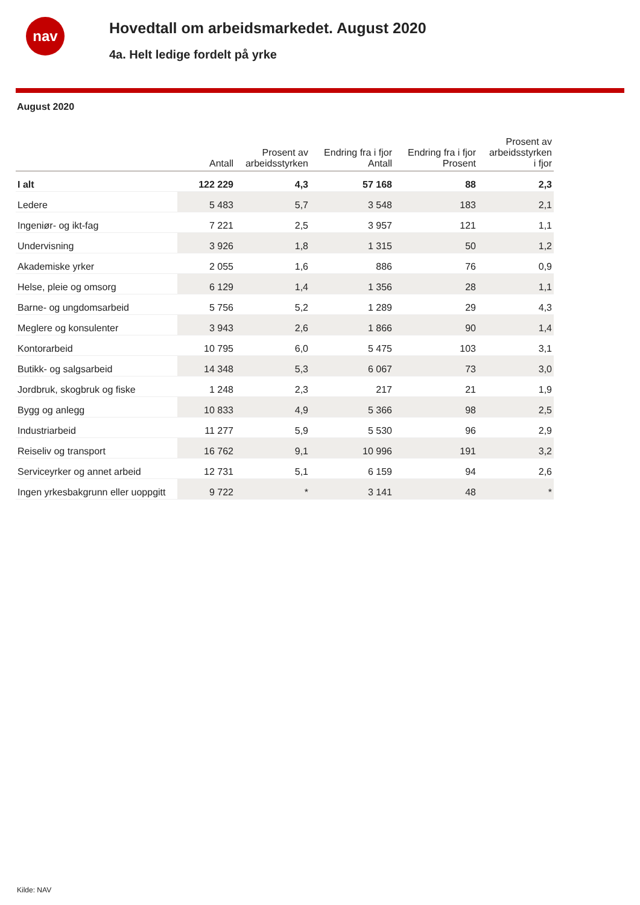nav
Hovedtall om arbeidsmarkedet. August 2020
4a. Helt ledige fordelt på yrke
August 2020
| | Antall | Prosent av arbeidsstyrken | Endring fra i fjor Antall | Endring fra i fjor Prosent | Prosent av arbeidsstyrken i fjor |
| --- | --- | --- | --- | --- | --- |
| I alt | 122 229 | 4,3 | 57 168 | 88 | 2,3 |
| Ledere | 5 483 | 5,7 | 3 548 | 183 | 2,1 |
| Ingeniør- og ikt-fag | 7 221 | 2,5 | 3 957 | 121 | 1,1 |
| Undervisning | 3 926 | 1,8 | 1 315 | 50 | 1,2 |
| Akademiske yrker | 2 055 | 1,6 | 886 | 76 | 0,9 |
| Helse, pleie og omsorg | 6 129 | 1,4 | 1 356 | 28 | 1,1 |
| Barne- og ungdomsarbeid | 5 756 | 5,2 | 1 289 | 29 | 4,3 |
| Meglere og konsulenter | 3 943 | 2,6 | 1 866 | 90 | 1,4 |
| Kontorarbeid | 10 795 | 6,0 | 5 475 | 103 | 3,1 |
| Butikk- og salgsarbeid | 14 348 | 5,3 | 6 067 | 73 | 3,0 |
| Jordbruk, skogbruk og fiske | 1 248 | 2,3 | 217 | 21 | 1,9 |
| Bygg og anlegg | 10 833 | 4,9 | 5 366 | 98 | 2,5 |
| Industriarbeid | 11 277 | 5,9 | 5 530 | 96 | 2,9 |
| Reiseliv og transport | 16 762 | 9,1 | 10 996 | 191 | 3,2 |
| Serviceyrker og annet arbeid | 12 731 | 5,1 | 6 159 | 94 | 2,6 |
| Ingen yrkesbakgrunn eller uoppgitt | 9 722 | * | 3 141 | 48 | * |
Kilde: NAV